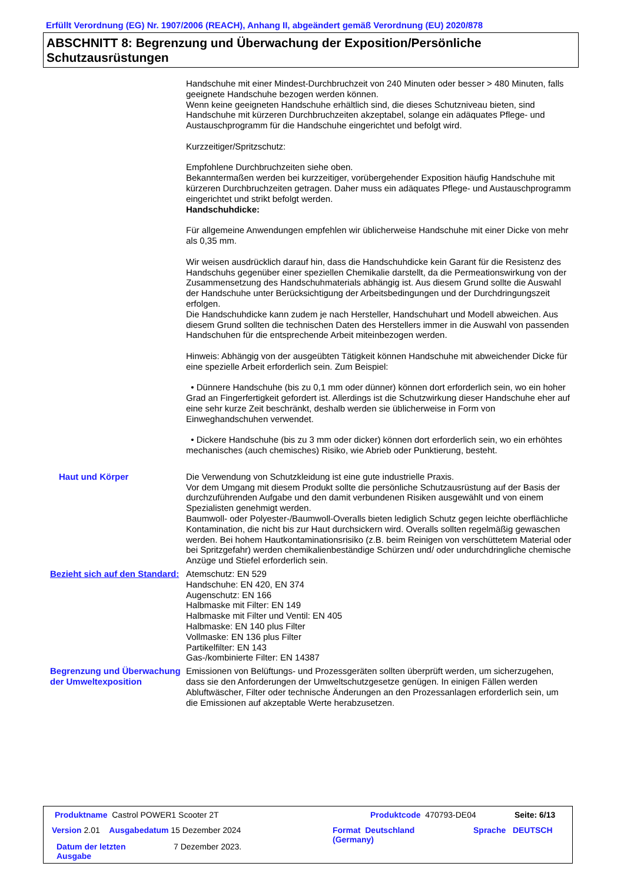Erfüllt Verordnung (EG) Nr. 1907/2006 (REACH), Anhang II, abgeändert gemäß Verordnung (EU) 2020/878
ABSCHNITT 8: Begrenzung und Überwachung der Exposition/Persönliche Schutzausrüstungen
Handschuhe mit einer Mindest-Durchbruchzeit von 240 Minuten oder besser > 480 Minuten, falls geeignete Handschuhe bezogen werden können.
Wenn keine geeigneten Handschuhe erhältlich sind, die dieses Schutzniveau bieten, sind Handschuhe mit kürzeren Durchbruchzeiten akzeptabel, solange ein adäquates Pflege- und Austauschprogramm für die Handschuhe eingerichtet und befolgt wird.
Kurzzeitiger/Spritzschutz:
Empfohlene Durchbruchzeiten siehe oben.
Bekanntermaßen werden bei kurzzeitiger, vorübergehender Exposition häufig Handschuhe mit kürzeren Durchbruchzeiten getragen. Daher muss ein adäquates Pflege- und Austauschprogramm eingerichtet und strikt befolgt werden.
Handschuhdicke:
Für allgemeine Anwendungen empfehlen wir üblicherweise Handschuhe mit einer Dicke von mehr als 0,35 mm.
Wir weisen ausdrücklich darauf hin, dass die Handschuhdicke kein Garant für die Resistenz des Handschuhs gegenüber einer speziellen Chemikalie darstellt, da die Permeationswirkung von der Zusammensetzung des Handschuhmaterials abhängig ist. Aus diesem Grund sollte die Auswahl der Handschuhe unter Berücksichtigung der Arbeitsbedingungen und der Durchdringungszeit erfolgen.
Die Handschuhdicke kann zudem je nach Hersteller, Handschuhart und Modell abweichen. Aus diesem Grund sollten die technischen Daten des Herstellers immer in die Auswahl von passenden Handschuhen für die entsprechende Arbeit miteinbezogen werden.
Hinweis: Abhängig von der ausgeübten Tätigkeit können Handschuhe mit abweichender Dicke für eine spezielle Arbeit erforderlich sein. Zum Beispiel:
• Dünnere Handschuhe (bis zu 0,1 mm oder dünner) können dort erforderlich sein, wo ein hoher Grad an Fingerfertigkeit gefordert ist. Allerdings ist die Schutzwirkung dieser Handschuhe eher auf eine sehr kurze Zeit beschränkt, deshalb werden sie üblicherweise in Form von Einweghandschuhen verwendet.
• Dickere Handschuhe (bis zu 3 mm oder dicker) können dort erforderlich sein, wo ein erhöhtes mechanisches (auch chemisches) Risiko, wie Abrieb oder Punktierung, besteht.
Haut und Körper Die Verwendung von Schutzkleidung ist eine gute industrielle Praxis.
Vor dem Umgang mit diesem Produkt sollte die persönliche Schutzausrüstung auf der Basis der durchzuführenden Aufgabe und den damit verbundenen Risiken ausgewählt und von einem Spezialisten genehmigt werden.
Baumwoll- oder Polyester-/Baumwoll-Overalls bieten lediglich Schutz gegen leichte oberflächliche Kontamination, die nicht bis zur Haut durchsickern wird. Overalls sollten regelmäßig gewaschen werden. Bei hohem Hautkontaminationsrisiko (z.B. beim Reinigen von verschüttetem Material oder bei Spritzgefahr) werden chemikalienbeständige Schürzen und/ oder undurchdringliche chemische Anzüge und Stiefel erforderlich sein.
Bezieht sich auf den Standard:
Atemschutz: EN 529
Handschuhe: EN 420, EN 374
Augenschutz: EN 166
Halbmaske mit Filter: EN 149
Halbmaske mit Filter und Ventil: EN 405
Halbmaske: EN 140 plus Filter
Vollmaske: EN 136 plus Filter
Partikelfilter: EN 143
Gas-/kombinierte Filter: EN 14387
Begrenzung und Überwachung der Umweltexposition
Emissionen von Belüftungs- und Prozessgeräten sollten überprüft werden, um sicherzugehen, dass sie den Anforderungen der Umweltschutzgesetze genügen. In einigen Fällen werden Abluftwäscher, Filter oder technische Änderungen an den Prozessanlagen erforderlich sein, um die Emissionen auf akzeptable Werte herabzusetzen.
Produktname Castrol POWER1 Scooter 2T
Produktcode 470793-DE04 Seite: 6/13
Version 2.01 Ausgabedatum 15 Dezember 2024
Format Deutschland
(Germany)
Sprache DEUTSCH
Datum der letzten
Ausgabe
7 Dezember 2023.